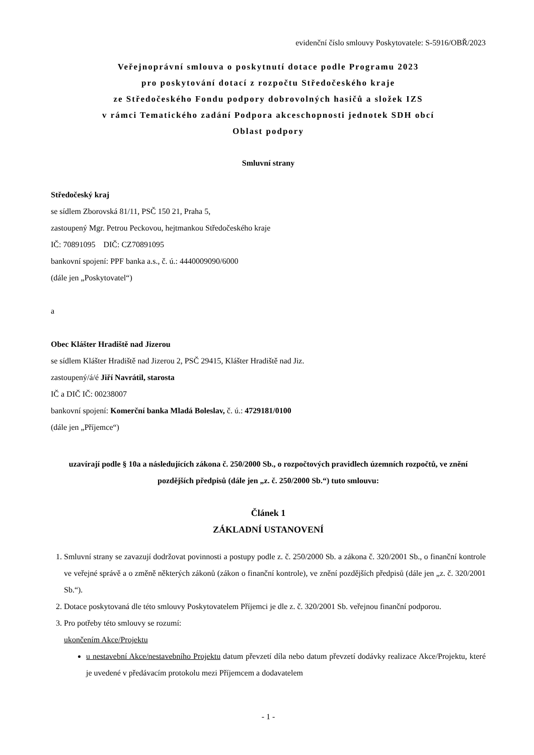evidenční číslo smlouvy Poskytovatele: S-5916/OBŘ/2023
Veřejnoprávní smlouva o poskytnutí dotace podle Programu 2023
pro poskytování dotací z rozpočtu Středočeského kraje
ze Středočeského Fondu podpory dobrovolných hasičů a složek IZS
v rámci Tematického zadání Podpora akceschopnosti jednotek SDH obcí
Oblast podpory
Smluvní strany
Středočeský kraj
se sídlem Zborovská 81/11, PSČ 150 21, Praha 5,
zastoupený Mgr. Petrou Peckovou, hejtmankou Středočeského kraje
IČ: 70891095 DIČ: CZ70891095
bankovní spojení: PPF banka a.s., č. ú.: 4440009090/6000
(dále jen „Poskytovatel“)
a
Obec Klášter Hradiště nad Jizerou
se sídlem Klášter Hradiště nad Jizerou 2, PSČ 29415, Klášter Hradiště nad Jiz.
zastoupený/á/é Jiří Navrátil, starosta
IČ a DIČ IČ: 00238007
bankovní spojení: Komerční banka Mladá Boleslav, č. ú.: 4729181/0100
(dále jen „Příjemce“)
uzavírají podle § 10a a následujících zákona č. 250/2000 Sb., o rozpočtových pravidlech územních rozpočtů, ve znění pozdějších předpisů (dále jen „z. č. 250/2000 Sb.“) tuto smlouvu:
Článek 1
ZÁKLADNÍ USTANOVENÍ
1. Smluvní strany se zavazují dodržovat povinnosti a postupy podle z. č. 250/2000 Sb. a zákona č. 320/2001 Sb., o finanční kontrole ve veřejné správě a o změně některých zákonů (zákon o finanční kontrole), ve znění pozdějších předpisů (dále jen „z. č. 320/2001 Sb.“).
2. Dotace poskytovaná dle této smlouvy Poskytovatelem Příjemci je dle z. č. 320/2001 Sb. veřejnou finanční podporou.
3. Pro potřeby této smlouvy se rozumí:
ukončením Akce/Projektu
u nestavební Akce/nestavebního Projektu datum převzetí díla nebo datum převzetí dodávky realizace Akce/Projektu, které je uvedené v předávacím protokolu mezi Příjemcem a dodavatelem
- 1 -